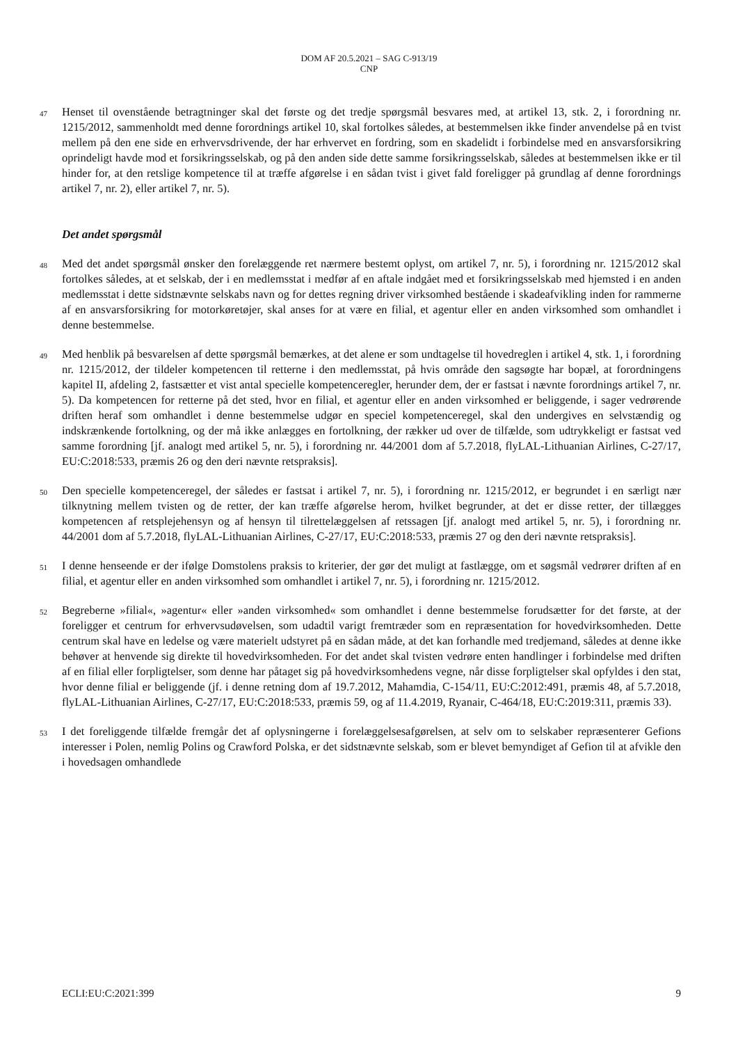DOM AF 20.5.2021 – SAG C-913/19
CNP
47
Henset til ovenstående betragtninger skal det første og det tredje spørgsmål besvares med, at artikel 13, stk. 2, i forordning nr. 1215/2012, sammenholdt med denne forordnings artikel 10, skal fortolkes således, at bestemmelsen ikke finder anvendelse på en tvist mellem på den ene side en erhvervsdrivende, der har erhvervet en fordring, som en skadelidt i forbindelse med en ansvarsforsikring oprindeligt havde mod et forsikringsselskab, og på den anden side dette samme forsikringsselskab, således at bestemmelsen ikke er til hinder for, at den retslige kompetence til at træffe afgørelse i en sådan tvist i givet fald foreligger på grundlag af denne forordnings artikel 7, nr. 2), eller artikel 7, nr. 5).
Det andet spørgsmål
48
Med det andet spørgsmål ønsker den forelæggende ret nærmere bestemt oplyst, om artikel 7, nr. 5), i forordning nr. 1215/2012 skal fortolkes således, at et selskab, der i en medlemsstat i medfør af en aftale indgået med et forsikringsselskab med hjemsted i en anden medlemsstat i dette sidstnævnte selskabs navn og for dettes regning driver virksomhed bestående i skadeafvikling inden for rammerne af en ansvarsforsikring for motorkøretøjer, skal anses for at være en filial, et agentur eller en anden virksomhed som omhandlet i denne bestemmelse.
49
Med henblik på besvarelsen af dette spørgsmål bemærkes, at det alene er som undtagelse til hovedreglen i artikel 4, stk. 1, i forordning nr. 1215/2012, der tildeler kompetencen til retterne i den medlemsstat, på hvis område den sagsøgte har bopæl, at forordningens kapitel II, afdeling 2, fastsætter et vist antal specielle kompetenceregler, herunder dem, der er fastsat i nævnte forordnings artikel 7, nr. 5). Da kompetencen for retterne på det sted, hvor en filial, et agentur eller en anden virksomhed er beliggende, i sager vedrørende driften heraf som omhandlet i denne bestemmelse udgør en speciel kompetenceregel, skal den undergives en selvstændig og indskrænkende fortolkning, og der må ikke anlægges en fortolkning, der rækker ud over de tilfælde, som udtrykkeligt er fastsat ved samme forordning [jf. analogt med artikel 5, nr. 5), i forordning nr. 44/2001 dom af 5.7.2018, flyLAL-Lithuanian Airlines, C-27/17, EU:C:2018:533, præmis 26 og den deri nævnte retspraksis].
50
Den specielle kompetenceregel, der således er fastsat i artikel 7, nr. 5), i forordning nr. 1215/2012, er begrundet i en særligt nær tilknytning mellem tvisten og de retter, der kan træffe afgørelse herom, hvilket begrunder, at det er disse retter, der tillægges kompetencen af retsplejehensyn og af hensyn til tilrettelæggelsen af retssagen [jf. analogt med artikel 5, nr. 5), i forordning nr. 44/2001 dom af 5.7.2018, flyLAL-Lithuanian Airlines, C-27/17, EU:C:2018:533, præmis 27 og den deri nævnte retspraksis].
51
I denne henseende er der ifølge Domstolens praksis to kriterier, der gør det muligt at fastlægge, om et søgsmål vedrører driften af en filial, et agentur eller en anden virksomhed som omhandlet i artikel 7, nr. 5), i forordning nr. 1215/2012.
52
Begreberne »filial«, »agentur« eller »anden virksomhed« som omhandlet i denne bestemmelse forudsætter for det første, at der foreligger et centrum for erhvervsudøvelsen, som udadtil varigt fremtræder som en repræsentation for hovedvirksomheden. Dette centrum skal have en ledelse og være materielt udstyret på en sådan måde, at det kan forhandle med tredjemand, således at denne ikke behøver at henvende sig direkte til hovedvirksomheden. For det andet skal tvisten vedrøre enten handlinger i forbindelse med driften af en filial eller forpligtelser, som denne har påtaget sig på hovedvirksomhedens vegne, når disse forpligtelser skal opfyldes i den stat, hvor denne filial er beliggende (jf. i denne retning dom af 19.7.2012, Mahamdia, C-154/11, EU:C:2012:491, præmis 48, af 5.7.2018, flyLAL-Lithuanian Airlines, C-27/17, EU:C:2018:533, præmis 59, og af 11.4.2019, Ryanair, C-464/18, EU:C:2019:311, præmis 33).
53
I det foreliggende tilfælde fremgår det af oplysningerne i forelæggelsesafgørelsen, at selv om to selskaber repræsenterer Gefions interesser i Polen, nemlig Polins og Crawford Polska, er det sidstnævnte selskab, som er blevet bemyndiget af Gefion til at afvikle den i hovedsagen omhandlede
ECLI:EU:C:2021:399 9